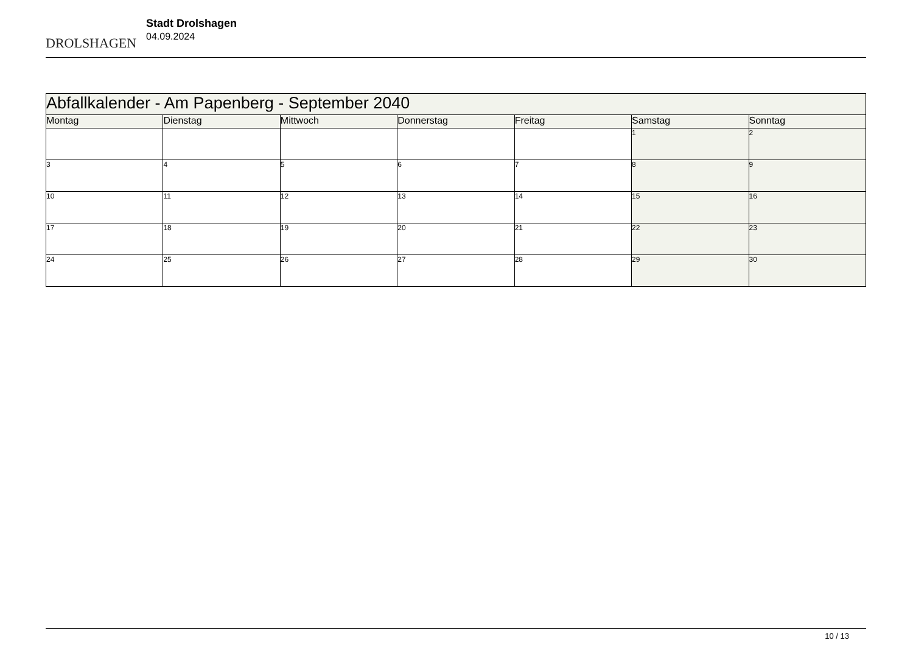DROLSHAGEN
Stadt Drolshagen
04.09.2024
| Abfallkalender - Am Papenberg - September 2040 | | | | | | |
| Montag | Dienstag | Mittwoch | Donnerstag | Freitag | Samstag | Sonntag |
| | | | | | 1 | 2 |
| 3 | 4 | 5 | 6 | 7 | 8 | 9 |
| 10 | 11 | 12 | 13 | 14 | 15 | 16 |
| 17 | 18 | 19 | 20 | 21 | 22 | 23 |
| 24 | 25 | 26 | 27 | 28 | 29 | 30 |
10 / 13